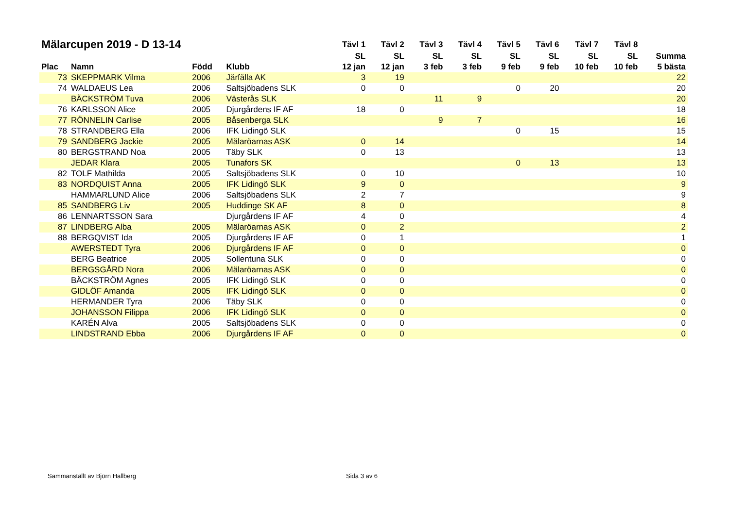| Mälarcupen 2019 - D 13-14 | | | | Tävl 1 | Tävl 2 | Tävl 3 | Tävl 4 | Tävl 5 | Tävl 6 | Tävl 7 | Tävl 8 | |
| --- | --- | --- | --- | --- | --- | --- | --- | --- | --- | --- | --- | --- |
| | | | | SL | SL | SL | SL | SL | SL | SL | SL | Summa |
| Plac | Namn | Född | Klubb | 12 jan | 12 jan | 3 feb | 3 feb | 9 feb | 9 feb | 10 feb | 10 feb | 5 bästa |
| 73 | SKEPPMARK Vilma | 2006 | Järfälla AK | 3 | 19 | | | | | | | 22 |
| 74 | WALDAEUS Lea | 2006 | Saltsjöbadens SLK | 0 | 0 | | | 0 | 20 | | | 20 |
| | BÄCKSTRÖM Tuva | 2006 | Västerås SLK | | | 11 | 9 | | | | | 20 |
| 76 | KARLSSON Alice | 2005 | Djurgårdens IF AF | 18 | 0 | | | | | | | 18 |
| 77 | RÖNNELIN Carlise | 2005 | Båsenberga SLK | | | 9 | 7 | | | | | 16 |
| 78 | STRANDBERG Ella | 2006 | IFK Lidingö SLK | | | | | 0 | 15 | | | 15 |
| 79 | SANDBERG Jackie | 2005 | Mälaröarnas ASK | 0 | 14 | | | | | | | 14 |
| 80 | BERGSTRAND Noa | 2005 | Täby SLK | 0 | 13 | | | | | | | 13 |
| | JEDAR Klara | 2005 | Tunafors SK | | | | | 0 | 13 | | | 13 |
| 82 | TOLF Mathilda | 2005 | Saltsjöbadens SLK | 0 | 10 | | | | | | | 10 |
| 83 | NORDQUIST Anna | 2005 | IFK Lidingö SLK | 9 | 0 | | | | | | | 9 |
| | HAMMARLUND Alice | 2006 | Saltsjöbadens SLK | 2 | 7 | | | | | | | 9 |
| 85 | SANDBERG Liv | 2005 | Huddinge SK AF | 8 | 0 | | | | | | | 8 |
| 86 | LENNARTSSON Sara | | Djurgårdens IF AF | 4 | 0 | | | | | | | 4 |
| 87 | LINDBERG Alba | 2005 | Mälaröarnas ASK | 0 | 2 | | | | | | | 2 |
| 88 | BERGQVIST Ida | 2005 | Djurgårdens IF AF | 0 | 1 | | | | | | | 1 |
| | AWERSTEDT Tyra | 2006 | Djurgårdens IF AF | 0 | 0 | | | | | | | 0 |
| | BERG Beatrice | 2005 | Sollentuna SLK | 0 | 0 | | | | | | | 0 |
| | BERGSGÅRD Nora | 2006 | Mälaröarnas ASK | 0 | 0 | | | | | | | 0 |
| | BÄCKSTRÖM Agnes | 2005 | IFK Lidingö SLK | 0 | 0 | | | | | | | 0 |
| | GIDLÖF Amanda | 2005 | IFK Lidingö SLK | 0 | 0 | | | | | | | 0 |
| | HERMANDER Tyra | 2006 | Täby SLK | 0 | 0 | | | | | | | 0 |
| | JOHANSSON Filippa | 2006 | IFK Lidingö SLK | 0 | 0 | | | | | | | 0 |
| | KARÉN Alva | 2005 | Saltsjöbadens SLK | 0 | 0 | | | | | | | 0 |
| | LINDSTRAND Ebba | 2006 | Djurgårdens IF AF | 0 | 0 | | | | | | | 0 |
Sammanställt av Björn Hallberg Sida 3 av 6